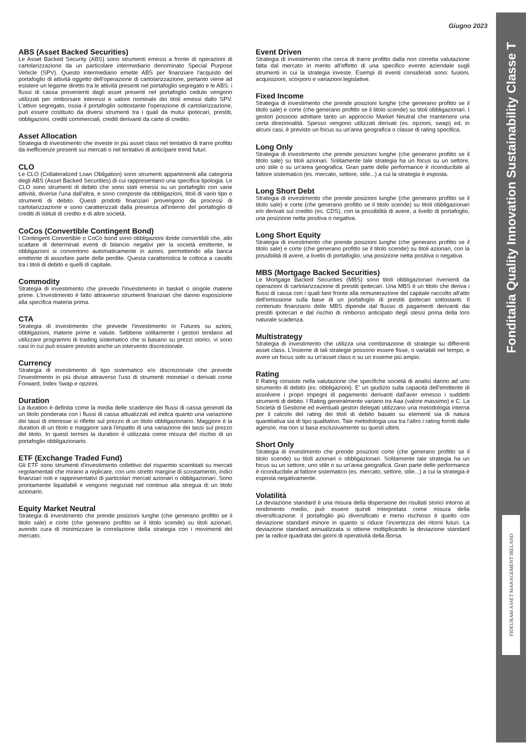Giugno 2023
Fonditalia Quality Innovation Sustainability Classe T
FIDEURAM ASSET MANAGEMENT IRELAND
ABS (Asset Backed Securities)
Le Asset Backed Security (ABS) sono strumenti emessi a fronte di operazioni di cartolarizzazione da un particolare intermediario denominato Special Purpose Vehicle (SPV). Questo intermediario emette ABS per finanziare l'acquisto del portafoglio di attività oggetto dell'operazione di cartolarizzazione, pertanto viene ad esistere un legame diretto tra le attività presenti nel portafoglio segregato e le ABS: i flussi di cassa provenienti dagli asset presenti nel portafoglio ceduto vengono utilizzati per rimborsare interessi e valore nominale dei titoli emessi dallo SPV. L'attivo segregato, ossia il portafoglio sottostante l'operazione di cartolarizzazione, può essere costituito da diversi strumenti tra i quali da mutui ipotecari, prestiti, obbligazioni, crediti commerciali, crediti derivanti da carte di credito.
Asset Allocation
Strategia di investimento che investe in più asset class nel tentativo di trarre profitto da inefficienze presenti sui mercati o nel tentativo di anticipare trend futuri.
CLO
Le CLO (Collateralized Loan Obligation) sono strumenti appartenenti alla categoria degli ABS (Asset Backed Securities) di cui rappresentano una specifica tipologia. Le CLO sono strumenti di debito che sono stati emessi su un portafoglio con varie attività, diverse l'una dall'altra, e sono composte da obbligazioni, titoli di vario tipo e strumenti di debito. Questi prodotti finanziari provengono da processi di cartolarizzazione e sono caratterizzati dalla presenza all'interno del portafoglio di crediti di istituti di credito e di altre società.
CoCos (Convertible Contingent Bond)
I Contingent Convertible o CoCo bond sono obbligazioni ibride convertibili che, allo scattare di determinati eventi di bilancio negativi per la società emittente, le obbligazioni si convertono automaticamente in azioni, permettendo alla banca emittente di assorbire parte delle perdite. Questa caratteristica le colloca a cavallo tra i titoli di debito e quelli di capitale.
Commodity
Strategia di investimento che prevede l'investimento in basket o singole materie prime. L'investimento è fatto attraverso strumenti finanziari che danno esposizione alla specifica materia prima.
CTA
Strategia di investimento che prevede l'investimento in Futures su azioni, obbligazioni, materie prime e valute. Sebbene solitamente i gestori tendano ad utilizzare programmi di trading sistematico che si basano su prezzi storici, vi sono casi in cui può essere previsto anche un intervento discrezionale.
Currency
Strategia di investimento di tipo sistematico e/o discrezionale che prevede l'investimento in più divise attraverso l'uso di strumenti monetari o derivati come Forward, Index Swap e opzioni.
Duration
La duration è definita come la media delle scadenze dei flussi di cassa generati da un titolo ponderata con i flussi di cassa attualizzati ed indica quanto una variazione dei tassi di interesse si riflette sul prezzo di un titolo obbligazionario. Maggiore è la duration di un titolo e maggiore sarà l'impatto di una variazione dei tassi sul prezzo del titolo. In questi termini la duration è utilizzata come misura del rischio di un portafoglio obbligazionario.
ETF (Exchange Traded Fund)
Gli ETF sono strumenti d'investimento collettivo del risparmio scambiati su mercati regolamentati che mirano a replicare, con uno stretto margine di scostamento, indici finanziari noti e rappresentativi di particolari mercati azionari o obbligazionari. Sono prontamente liquidabili e vengono negoziati nel continuo alla stregua di un titolo azionario.
Equity Market Neutral
Strategia di investimento che prende posizioni lunghe (che generano profitto se il titolo sale) e corte (che generano profitto se il titolo scende) su titoli azionari, avendo cura di minimizzare la correlazione della strategia con i movimenti del mercato.
Event Driven
Strategia di investimento che cerca di trarre profitto dalla non corretta valutazione fatta dal mercato in merito all'effetto di una specifico evento aziendale sugli strumenti in cui la strategia investe. Esempi di eventi considerati sono: fusioni, acquisizioni, scorporo e variazioni legislative.
Fixed Income
Strategia di investimento che prende posizioni lunghe (che generano profitto se il titolo sale) e corte (che generano profitto se il titolo scende) su titoli obbligazionari. I gestori possono adottare tanto un approccio Market Neutral che mantenere una certa direzionalità. Spesso vengono utilizzati derivati (es. opzioni, swap) ed, in alcuni casi, è previsto un focus su un'area geografica o classe di rating specifica.
Long Only
Strategia di investimento che prende posizioni lunghe (che generano profitto se il titolo sale) su titoli azionari. Solitamente tale strategia ha un focus su un settore, uno stile o su un'area geografica. Gran parte delle performance è riconducibile al fattore sistematico (es. mercato, settore, stile...) a cui la strategia è esposta.
Long Short Debt
Strategia di investimento che prende posizioni lunghe (che generano profitto se il titolo sale) e corte (che generano profitto se il titolo scende) su titoli obbligazionari e/o derivati sul credito (es. CDS), con la possibilità di avere, a livello di portafoglio, una posizione netta positiva o negativa.
Long Short Equity
Strategia di investimento che prende posizioni lunghe (che generano profitto se il titolo sale) e corte (che generano profitto se il titolo scende) su titoli azionari, con la possibilità di avere, a livello di portafoglio, una posizione netta positiva o negativa.
MBS (Mortgage Backed Securities)
Le Mortgage Backed Securities (MBS) sono titoli obbligazionari rivenienti da operazioni di cartolarizzazione di prestiti ipotecari. Una MBS è un titolo che deriva i flussi di cassa con i quali fare fronte alla remunerazione del capitale raccolto all'atto dell'emissione sulla base di un portafoglio di prestiti ipotecari sottostanti. Il contenuto finanziario delle MBS dipende dal flusso di pagamenti derivanti dai prestiti ipotecari e dal rischio di rimborso anticipato degli stessi prima della loro naturale scadenza.
Multistrategy
Strategia di investimento che utilizza una combinazione di strategie su differenti asset class. L'insieme di tali strategie possono essere fisse, o variabili nel tempo, e avere un focus solo su un'asset class o su un insieme più ampio.
Rating
Il Rating consiste nella valutazione che specifiche società di analisi danno ad uno strumento di debito (es: obbligazioni). E' un giudizio sulla capacità dell'emittente di assolvere i propri impegni di pagamento derivanti dall'aver emesso i suddetti strumenti di debito. I Rating generalmente variano tra Aaa (valore massimo) e C. La Società di Gestione ed eventuali gestori delegati utilizzano una metodologia interna per il calcolo del rating dei titoli di debito basato su elementi sia di natura quantitativa sia di tipo qualitativo. Tale metodologia usa tra l'altro i rating forniti dalle agenzie, ma non si basa esclusivamente su questi ultimi.
Short Only
Strategia di investimento che prende posizioni corte (che generano profitto se il titolo scende) su titoli azionari o obbligazionari. Solitamente tale strategia ha un focus su un settore, uno stile o su un'area geografica. Gran parte delle performance è riconducibile al fattore sistematico (es. mercato, settore, stile...) a cui la strategia è esposta negativamente.
Volatilità
La deviazione standard è una misura della dispersione dei risultati storici intorno al rendimento medio, può essere quindi interpretata come misura della diversificazione: il portafoglio più diversificato e meno rischioso è quello con deviazione standard minore in quanto si riduce l'incertezza dei ritorni futuri. La deviazione standard annualizzata si ottiene moltiplicando la deviazione standard per la radice quadrata dei giorni di operatività della Borsa.